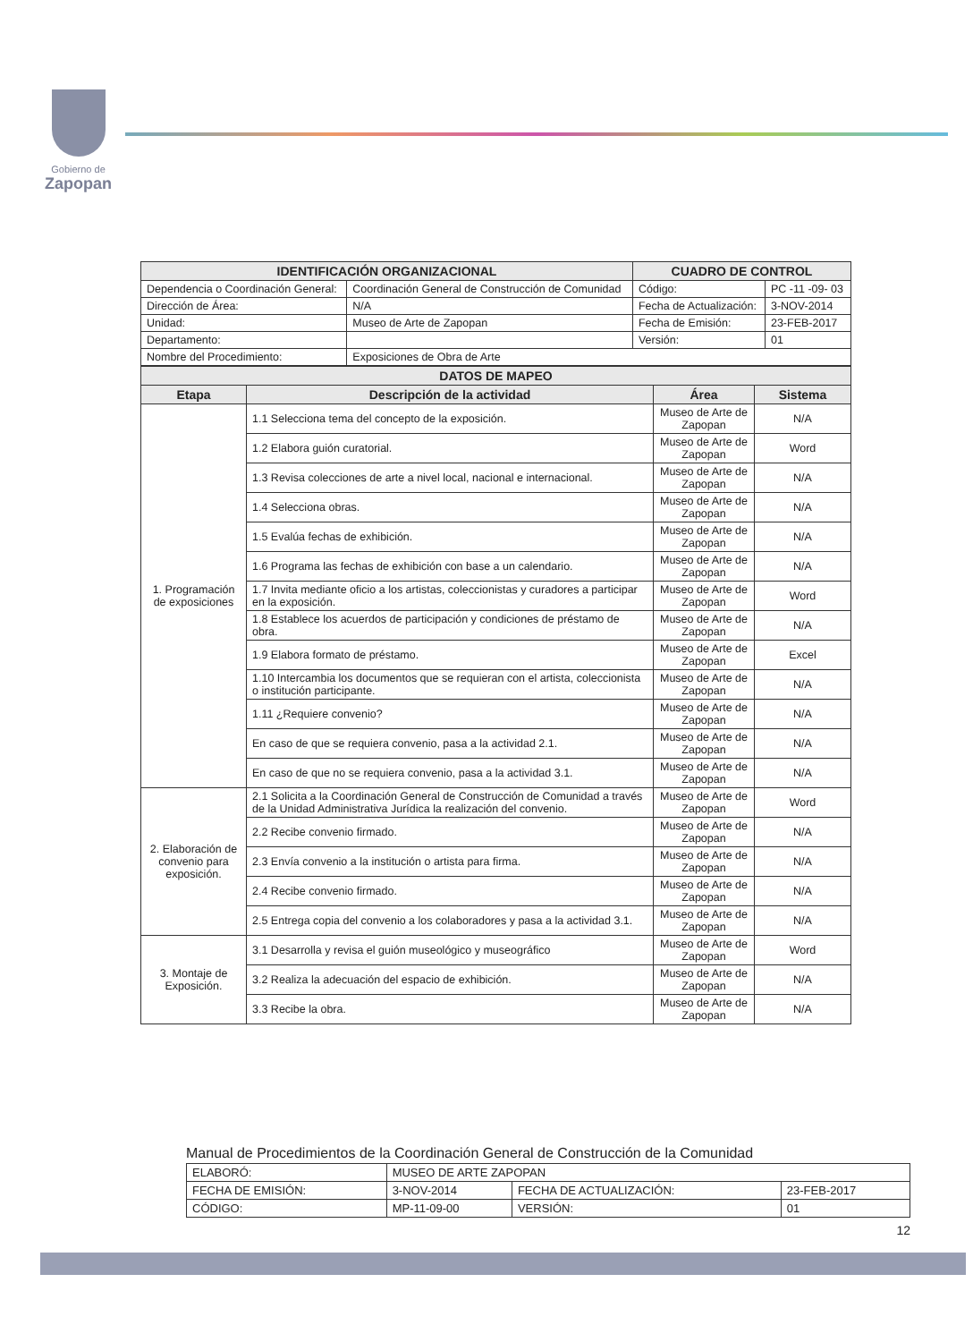Gobierno de
Zapopan
| IDENTIFICACIÓN ORGANIZACIONAL | | CUADRO DE CONTROL | |
| --- | --- | --- | --- |
| Dependencia o Coordinación General: | Coordinación General de Construcción de Comunidad | Código: | PC -11 -09- 03 |
| Dirección de Área: | N/A | Fecha de Actualización: | 3-NOV-2014 |
| Unidad: | Museo de Arte de Zapopan | Fecha de Emisión: | 23-FEB-2017 |
| Departamento: | | Versión: | 01 |
| Nombre del Procedimiento: | Exposiciones de Obra de Arte | | |
| DATOS DE MAPEO | | | |
| --- | --- | --- | --- |
| Etapa | Descripción de la actividad | Área | Sistema |
| 1. Programación de exposiciones | 1.1 Selecciona tema del concepto de la exposición. | Museo de Arte de Zapopan | N/A |
| | 1.2 Elabora guión curatorial. | Museo de Arte de Zapopan | Word |
| | 1.3 Revisa colecciones de arte a nivel local, nacional e internacional. | Museo de Arte de Zapopan | N/A |
| | 1.4 Selecciona obras. | Museo de Arte de Zapopan | N/A |
| | 1.5 Evalúa fechas de exhibición. | Museo de Arte de Zapopan | N/A |
| | 1.6 Programa las fechas de exhibición con base a un calendario. | Museo de Arte de Zapopan | N/A |
| | 1.7 Invita mediante oficio a los artistas, coleccionistas y curadores a participar en la exposición. | Museo de Arte de Zapopan | Word |
| | 1.8 Establece los acuerdos de participación y condiciones de préstamo de obra. | Museo de Arte de Zapopan | N/A |
| | 1.9 Elabora formato de préstamo. | Museo de Arte de Zapopan | Excel |
| | 1.10 Intercambia los documentos que se requieran con el artista, coleccionista o institución participante. | Museo de Arte de Zapopan | N/A |
| | 1.11 ¿Requiere convenio? | Museo de Arte de Zapopan | N/A |
| | En caso de que se requiera convenio, pasa a la actividad 2.1. | Museo de Arte de Zapopan | N/A |
| | En caso de que no se requiera convenio, pasa a la actividad 3.1. | Museo de Arte de Zapopan | N/A |
| 2. Elaboración de convenio para exposición. | 2.1 Solicita a la Coordinación General de Construcción de Comunidad a través de la Unidad Administrativa Jurídica la realización del convenio. | Museo de Arte de Zapopan | Word |
| | 2.2 Recibe convenio firmado. | Museo de Arte de Zapopan | N/A |
| | 2.3 Envía convenio a la institución o artista para firma. | Museo de Arte de Zapopan | N/A |
| | 2.4 Recibe convenio firmado. | Museo de Arte de Zapopan | N/A |
| | 2.5 Entrega copia del convenio a los colaboradores y pasa a la actividad 3.1. | Museo de Arte de Zapopan | N/A |
| 3. Montaje de Exposición. | 3.1 Desarrolla y revisa el guión museológico y museográfico | Museo de Arte de Zapopan | Word |
| | 3.2 Realiza la adecuación del espacio de exhibición. | Museo de Arte de Zapopan | N/A |
| | 3.3 Recibe la obra. | Museo de Arte de Zapopan | N/A |
Manual de Procedimientos de la Coordinación General de Construcción de la Comunidad
| ELABORÓ: | MUSEO DE ARTE ZAPOPAN | | |
| FECHA DE EMISIÓN: | 3-NOV-2014 | FECHA DE ACTUALIZACIÓN: | 23-FEB-2017 |
| CÓDIGO: | MP-11-09-00 | VERSIÓN: | 01 |
12